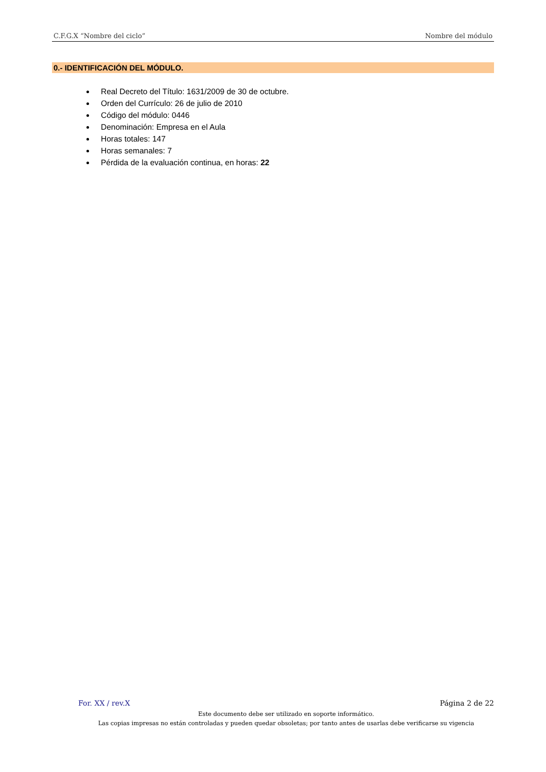C.F.G.X “Nombre del ciclo” Nombre del módulo
0.- IDENTIFICACIÓN DEL MÓDULO.
Real Decreto del Título: 1631/2009 de 30 de octubre.
Orden del Currículo: 26 de julio de 2010
Código del módulo: 0446
Denominación: Empresa en el Aula
Horas totales: 147
Horas semanales: 7
Pérdida de la evaluación continua, en horas: 22
For. XX / rev.X Página 2 de 22
Este documento debe ser utilizado en soporte informático.
Las copias impresas no están controladas y pueden quedar obsoletas; por tanto antes de usarlas debe verificarse su vigencia